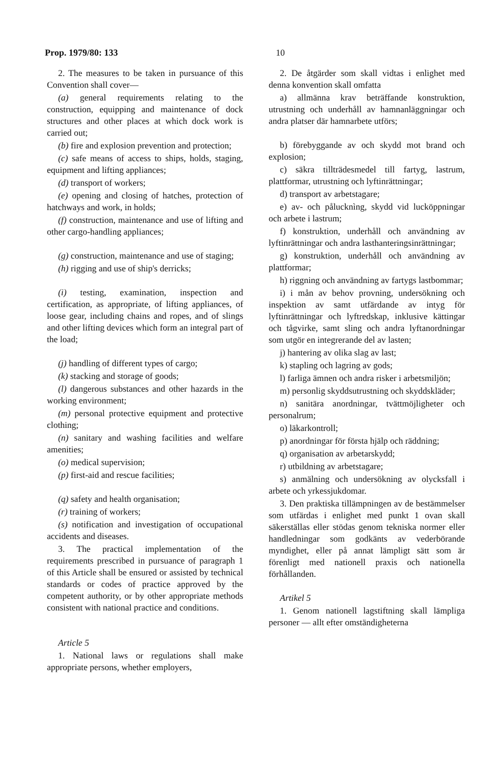Prop. 1979/80: 133 10
2. The measures to be taken in pursuance of this Convention shall cover—
(a) general requirements relating to the construction, equipping and maintenance of dock structures and other places at which dock work is carried out;
(b) fire and explosion prevention and protection;
(c) safe means of access to ships, holds, staging, equipment and lifting appliances;
(d) transport of workers;
(e) opening and closing of hatches, protection of hatchways and work, in holds;
(f) construction, maintenance and use of lifting and other cargo-handling appliances;
(g) construction, maintenance and use of staging;
(h) rigging and use of ship's derricks;
(i) testing, examination, inspection and certification, as appropriate, of lifting appliances, of loose gear, including chains and ropes, and of slings and other lifting devices which form an integral part of the load;
(j) handling of different types of cargo;
(k) stacking and storage of goods;
(l) dangerous substances and other hazards in the working environment;
(m) personal protective equipment and protective clothing;
(n) sanitary and washing facilities and welfare amenities;
(o) medical supervision;
(p) first-aid and rescue facilities;
(q) safety and health organisation;
(r) training of workers;
(s) notification and investigation of occupational accidents and diseases.
3. The practical implementation of the requirements prescribed in pursuance of paragraph 1 of this Article shall be ensured or assisted by technical standards or codes of practice approved by the competent authority, or by other appropriate methods consistent with national practice and conditions.
Article 5
1. National laws or regulations shall make appropriate persons, whether employers,
2. De åtgärder som skall vidtas i enlighet med denna konvention skall omfatta
a) allmänna krav beträffande konstruktion, utrustning och underhåll av hamnanläggningar och andra platser där hamnarbete utförs;
b) förebyggande av och skydd mot brand och explosion;
c) säkra tillträdesmedel till fartyg, lastrum, plattformar, utrustning och lyftinrättningar;
d) transport av arbetstagare;
e) av- och pålucknìng, skydd vid lucköppningar och arbete i lastrum;
f) konstruktion, underhåll och användning av lyftinrättningar och andra lasthanteringsinrättningar;
g) konstruktion, underhåll och användning av plattformar;
h) riggning och användning av fartygs lastbommar;
i) i mån av behov provning, undersökning och inspektion av samt utfärdande av intyg för lyftinrättningar och lyftredskap, inklusive kättingar och tågvirke, samt sling och andra lyftanordningar som utgör en integrerande del av lasten;
j) hantering av olika slag av last;
k) stapling och lagring av gods;
l) farliga ämnen och andra risker i arbetsmiljön;
m) personlig skyddsutrustning och skyddskläder;
n) sanitära anordningar, tvättmöjligheter och personalrum;
o) läkarkontroll;
p) anordningar för första hjälp och räddning;
q) organisation av arbetarskydd;
r) utbildning av arbetstagare;
s) anmälning och undersökning av olycksfall i arbete och yrkessjukdomar.
3. Den praktiska tillämpningen av de bestämmelser som utfärdas i enlighet med punkt 1 ovan skall säkerställas eller stödas genom tekniska normer eller handledningar som godkänts av vederbörande myndighet, eller på annat lämpligt sätt som är förenligt med nationell praxis och nationella förhållanden.
Artikel 5
1. Genom nationell lagstiftning skall lämpliga personer — allt efter omständigheterna